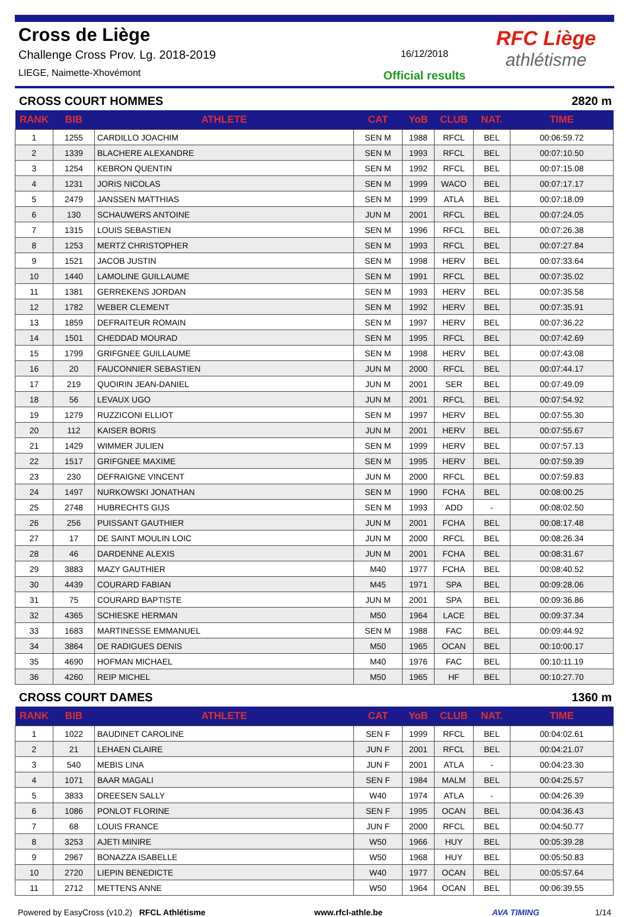Cross de Liège
Challenge Cross Prov. Lg. 2018-2019
LIEGE, Naimette-Xhovémont
16/12/2018
Official results
RFC Liège
athlétisme
CROSS COURT HOMMES 2820 m
| RANK | BIB | ATHLETE | CAT | YoB | CLUB | NAT. | TIME |
| --- | --- | --- | --- | --- | --- | --- | --- |
| 1 | 1255 | CARDILLO JOACHIM | SEN M | 1988 | RFCL | BEL | 00:06:59.72 |
| 2 | 1339 | BLACHERE ALEXANDRE | SEN M | 1993 | RFCL | BEL | 00:07:10.50 |
| 3 | 1254 | KEBRON QUENTIN | SEN M | 1992 | RFCL | BEL | 00:07:15.08 |
| 4 | 1231 | JORIS NICOLAS | SEN M | 1999 | WACO | BEL | 00:07:17.17 |
| 5 | 2479 | JANSSEN MATTHIAS | SEN M | 1999 | ATLA | BEL | 00:07:18.09 |
| 6 | 130 | SCHAUWERS ANTOINE | JUN M | 2001 | RFCL | BEL | 00:07:24.05 |
| 7 | 1315 | LOUIS SEBASTIEN | SEN M | 1996 | RFCL | BEL | 00:07:26.38 |
| 8 | 1253 | MERTZ CHRISTOPHER | SEN M | 1993 | RFCL | BEL | 00:07:27.84 |
| 9 | 1521 | JACOB JUSTIN | SEN M | 1998 | HERV | BEL | 00:07:33.64 |
| 10 | 1440 | LAMOLINE GUILLAUME | SEN M | 1991 | RFCL | BEL | 00:07:35.02 |
| 11 | 1381 | GERREKENS JORDAN | SEN M | 1993 | HERV | BEL | 00:07:35.58 |
| 12 | 1782 | WEBER CLEMENT | SEN M | 1992 | HERV | BEL | 00:07:35.91 |
| 13 | 1859 | DEFRAITEUR ROMAIN | SEN M | 1997 | HERV | BEL | 00:07:36.22 |
| 14 | 1501 | CHEDDAD MOURAD | SEN M | 1995 | RFCL | BEL | 00:07:42.69 |
| 15 | 1799 | GRIFGNEE GUILLAUME | SEN M | 1998 | HERV | BEL | 00:07:43.08 |
| 16 | 20 | FAUCONNIER SEBASTIEN | JUN M | 2000 | RFCL | BEL | 00:07:44.17 |
| 17 | 219 | QUOIRIN JEAN-DANIEL | JUN M | 2001 | SER | BEL | 00:07:49.09 |
| 18 | 56 | LEVAUX UGO | JUN M | 2001 | RFCL | BEL | 00:07:54.92 |
| 19 | 1279 | RUZZICONI ELLIOT | SEN M | 1997 | HERV | BEL | 00:07:55.30 |
| 20 | 112 | KAISER BORIS | JUN M | 2001 | HERV | BEL | 00:07:55.67 |
| 21 | 1429 | WIMMER JULIEN | SEN M | 1999 | HERV | BEL | 00:07:57.13 |
| 22 | 1517 | GRIFGNEE MAXIME | SEN M | 1995 | HERV | BEL | 00:07:59.39 |
| 23 | 230 | DEFRAIGNE VINCENT | JUN M | 2000 | RFCL | BEL | 00:07:59.83 |
| 24 | 1497 | NURKOWSKI JONATHAN | SEN M | 1990 | FCHA | BEL | 00:08:00.25 |
| 25 | 2748 | HUBRECHTS GIJS | SEN M | 1993 | ADD | - | 00:08:02.50 |
| 26 | 256 | PUISSANT GAUTHIER | JUN M | 2001 | FCHA | BEL | 00:08:17.48 |
| 27 | 17 | DE SAINT MOULIN LOIC | JUN M | 2000 | RFCL | BEL | 00:08:26.34 |
| 28 | 46 | DARDENNE ALEXIS | JUN M | 2001 | FCHA | BEL | 00:08:31.67 |
| 29 | 3883 | MAZY GAUTHIER | M40 | 1977 | FCHA | BEL | 00:08:40.52 |
| 30 | 4439 | COURARD FABIAN | M45 | 1971 | SPA | BEL | 00:09:28.06 |
| 31 | 75 | COURARD BAPTISTE | JUN M | 2001 | SPA | BEL | 00:09:36.86 |
| 32 | 4365 | SCHIESKE HERMAN | M50 | 1964 | LACE | BEL | 00:09:37.34 |
| 33 | 1683 | MARTINESSE EMMANUEL | SEN M | 1988 | FAC | BEL | 00:09:44.92 |
| 34 | 3864 | DE RADIGUES DENIS | M50 | 1965 | OCAN | BEL | 00:10:00.17 |
| 35 | 4690 | HOFMAN MICHAEL | M40 | 1976 | FAC | BEL | 00:10:11.19 |
| 36 | 4260 | REIP MICHEL | M50 | 1965 | HF | BEL | 00:10:27.70 |
CROSS COURT DAMES 1360 m
| RANK | BIB | ATHLETE | CAT | YoB | CLUB | NAT. | TIME |
| --- | --- | --- | --- | --- | --- | --- | --- |
| 1 | 1022 | BAUDINET CAROLINE | SEN F | 1999 | RFCL | BEL | 00:04:02.61 |
| 2 | 21 | LEHAEN CLAIRE | JUN F | 2001 | RFCL | BEL | 00:04:21.07 |
| 3 | 540 | MEBIS LINA | JUN F | 2001 | ATLA | - | 00:04:23.30 |
| 4 | 1071 | BAAR MAGALI | SEN F | 1984 | MALM | BEL | 00:04:25.57 |
| 5 | 3833 | DREESEN SALLY | W40 | 1974 | ATLA | - | 00:04:26.39 |
| 6 | 1086 | PONLOT FLORINE | SEN F | 1995 | OCAN | BEL | 00:04:36.43 |
| 7 | 68 | LOUIS FRANCE | JUN F | 2000 | RFCL | BEL | 00:04:50.77 |
| 8 | 3253 | AJETI MINIRE | W50 | 1966 | HUY | BEL | 00:05:39.28 |
| 9 | 2967 | BONAZZA ISABELLE | W50 | 1968 | HUY | BEL | 00:05:50.83 |
| 10 | 2720 | LIEPIN BENEDICTE | W40 | 1977 | OCAN | BEL | 00:05:57.64 |
| 11 | 2712 | METTENS ANNE | W50 | 1964 | OCAN | BEL | 00:06:39.55 |
Powered by EasyCross (v10.2) RFCL Athlétisme www.rfcl-athle.be AVA TIMING 1/14